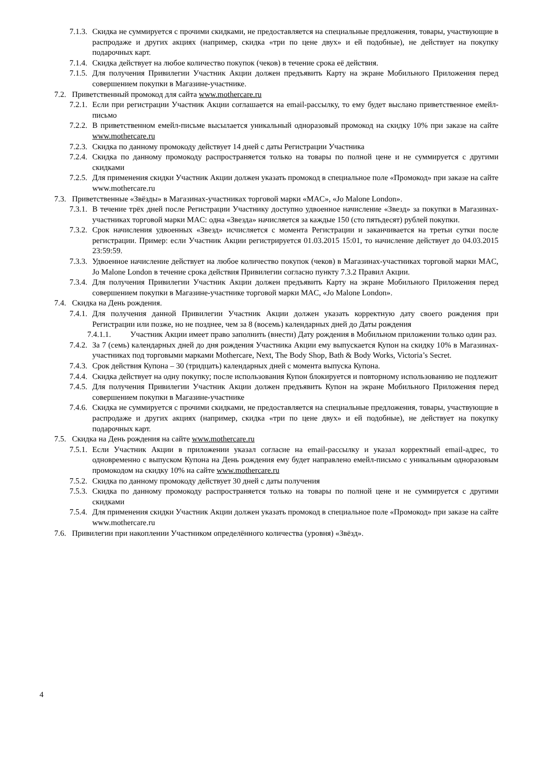7.1.3. Скидка не суммируется с прочими скидками, не предоставляется на специальные предложения, товары, участвующие в распродаже и других акциях (например, скидка «три по цене двух» и ей подобные), не действует на покупку подарочных карт.
7.1.4. Скидка действует на любое количество покупок (чеков) в течение срока её действия.
7.1.5. Для получения Привилегии Участник Акции должен предъявить Карту на экране Мобильного Приложения перед совершением покупки в Магазине-участнике.
7.2. Приветственный промокод для сайта www.mothercare.ru
7.2.1. Если при регистрации Участник Акции соглашается на email-рассылку, то ему будет выслано приветственное емейл-письмо
7.2.2. В приветственном емейл-письме высылается уникальный одноразовый промокод на скидку 10% при заказе на сайте www.mothercare.ru
7.2.3. Скидка по данному промокоду действует 14 дней с даты Регистрации Участника
7.2.4. Скидка по данному промокоду распространяется только на товары по полной цене и не суммируется с другими скидками
7.2.5. Для применения скидки Участник Акции должен указать промокод в специальное поле «Промокод» при заказе на сайте www.mothercare.ru
7.3. Приветственные «Звёзды» в Магазинах-участниках торговой марки «MAC», «Jo Malone London».
7.3.1. В течение трёх дней после Регистрации Участнику доступно удвоенное начисление «Звезд» за покупки в Магазинах-участниках торговой марки MAC: одна «Звезда» начисляется за каждые 150 (сто пятьдесят) рублей покупки.
7.3.2. Срок начисления удвоенных «Звезд» исчисляется с момента Регистрации и заканчивается на третьи сутки после регистрации. Пример: если Участник Акции регистрируется 01.03.2015 15:01, то начисление действует до 04.03.2015 23:59:59.
7.3.3. Удвоенное начисление действует на любое количество покупок (чеков) в Магазинах-участниках торговой марки MAC, Jo Malone London в течение срока действия Привилегии согласно пункту 7.3.2 Правил Акции.
7.3.4. Для получения Привилегии Участник Акции должен предъявить Карту на экране Мобильного Приложения перед совершением покупки в Магазине-участнике торговой марки MAC, «Jo Malone London».
7.4. Скидка на День рождения.
7.4.1. Для получения данной Привилегии Участник Акции должен указать корректную дату своего рождения при Регистрации или позже, но не позднее, чем за 8 (восемь) календарных дней до Даты рождения
7.4.1.1. Участник Акции имеет право заполнить (внести) Дату рождения в Мобильном приложении только один раз.
7.4.2. За 7 (семь) календарных дней до дня рождения Участника Акции ему выпускается Купон на скидку 10% в Магазинах-участниках под торговыми марками Mothercare, Next, The Body Shop, Bath & Body Works, Victoria’s Secret.
7.4.3. Срок действия Купона – 30 (тридцать) календарных дней с момента выпуска Купона.
7.4.4. Скидка действует на одну покупку; после использования Купон блокируется и повторному использованию не подлежит
7.4.5. Для получения Привилегии Участник Акции должен предъявить Купон на экране Мобильного Приложения перед совершением покупки в Магазине-участнике
7.4.6. Скидка не суммируется с прочими скидками, не предоставляется на специальные предложения, товары, участвующие в распродаже и других акциях (например, скидка «три по цене двух» и ей подобные), не действует на покупку подарочных карт.
7.5. Скидка на День рождения на сайте www.mothercare.ru
7.5.1. Если Участник Акции в приложении указал согласие на email-рассылку и указал корректный email-адрес, то одновременно с выпуском Купона на День рождения ему будет направлено емейл-письмо с уникальным одноразовым промокодом на скидку 10% на сайте www.mothercare.ru
7.5.2. Скидка по данному промокоду действует 30 дней с даты получения
7.5.3. Скидка по данному промокоду распространяется только на товары по полной цене и не суммируется с другими скидками
7.5.4. Для применения скидки Участник Акции должен указать промокод в специальное поле «Промокод» при заказе на сайте www.mothercare.ru
7.6. Привилегии при накоплении Участником определённого количества (уровня) «Звёзд».
4